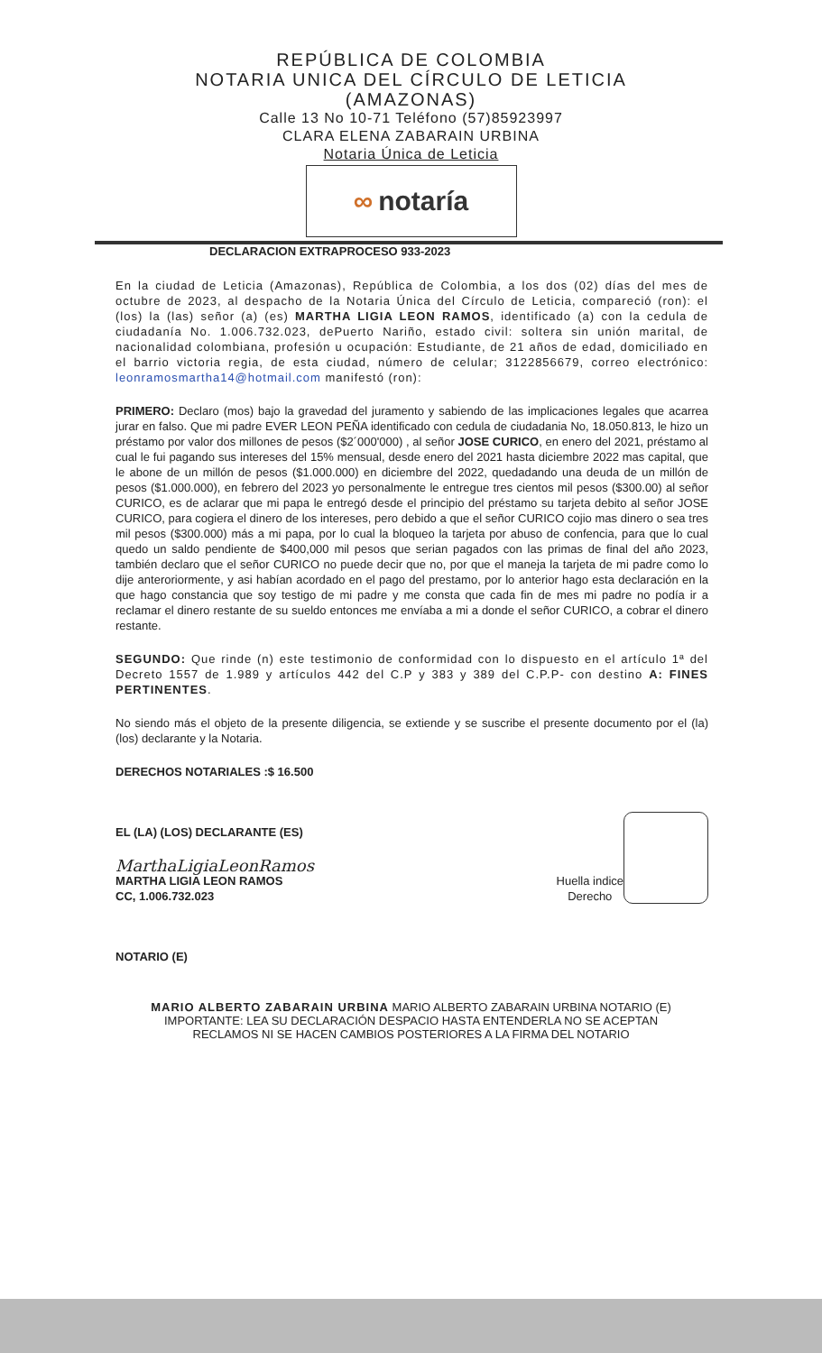REPÚBLICA DE COLOMBIA
NOTARIA UNICA DEL CÍRCULO DE LETICIA
(AMAZONAS)
Calle 13 No 10-71 Teléfono (57)85923997
CLARA ELENA ZABARAIN URBINA
Notaria Única de Leticia
∞ notaría
DECLARACION EXTRAPROCESO 933-2023
En la ciudad de Leticia (Amazonas), República de Colombia, a los dos (02) días del mes de octubre de 2023, al despacho de la Notaria Única del Círculo de Leticia, compareció (ron): el (los) la (las) señor (a) (es) MARTHA LIGIA LEON RAMOS, identificado (a) con la cedula de ciudadanía No. 1.006.732.023, dePuerto Nariño, estado civil: soltera sin unión marital, de nacionalidad colombiana, profesión u ocupación: Estudiante, de 21 años de edad, domiciliado en el barrio victoria regia, de esta ciudad, número de celular; 3122856679, correo electrónico: leonramosmartha14@hotmail.com manifestó (ron):
PRIMERO: Declaro (mos) bajo la gravedad del juramento y sabiendo de las implicaciones legales que acarrea jurar en falso. Que mi padre EVER LEON PEÑA identificado con cedula de ciudadania No, 18.050.813, le hizo un préstamo por valor dos millones de pesos ($2´000'000) , al señor JOSE CURICO, en enero del 2021, préstamo al cual le fui pagando sus intereses del 15% mensual, desde enero del 2021 hasta diciembre 2022 mas capital, que le abone de un millón de pesos ($1.000.000) en diciembre del 2022, quedadando una deuda de un millón de pesos ($1.000.000), en febrero del 2023 yo personalmente le entregue tres cientos mil pesos ($300.00) al señor CURICO, es de aclarar que mi papa le entregó desde el principio del préstamo su tarjeta debito al señor JOSE CURICO, para cogiera el dinero de los intereses, pero debido a que el señor CURICO cojio mas dinero o sea tres mil pesos ($300.000) más a mi papa, por lo cual la bloqueo la tarjeta por abuso de confencia, para que lo cual quedo un saldo pendiente de $400,000 mil pesos que serian pagados con las primas de final del año 2023, también declaro que el señor CURICO no puede decir que no, por que el maneja la tarjeta de mi padre como lo dije anteroriormente, y asi habían acordado en el pago del prestamo, por lo anterior hago esta declaración en la que hago constancia que soy testigo de mi padre y me consta que cada fin de mes mi padre no podía ir a reclamar el dinero restante de su sueldo entonces me envíaba a mi a donde el señor CURICO, a cobrar el dinero restante.
SEGUNDO: Que rinde (n) este testimonio de conformidad con lo dispuesto en el artículo 1ª del Decreto 1557 de 1.989 y artículos 442 del C.P y 383 y 389 del C.P.P- con destino A: FINES PERTINENTES.
No siendo más el objeto de la presente diligencia, se extiende y se suscribe el presente documento por el (la) (los) declarante y la Notaria.
DERECHOS NOTARIALES :$ 16.500
EL (LA) (LOS) DECLARANTE (ES)
MarthaLigiaLeonRamos
MARTHA LIGIA LEON RAMOS
CC, 1.006.732.023
Huella indice
Derecho
NOTARIO (E)
MARIO ALBERTO ZABARAIN URBINA MARIO ALBERTO ZABARAIN URBINA NOTARIO (E)
IMPORTANTE: LEA SU DECLARACIÓN DESPACIO HASTA ENTENDERLA NO SE ACEPTAN
RECLAMOS NI SE HACEN CAMBIOS POSTERIORES A LA FIRMA DEL NOTARIO